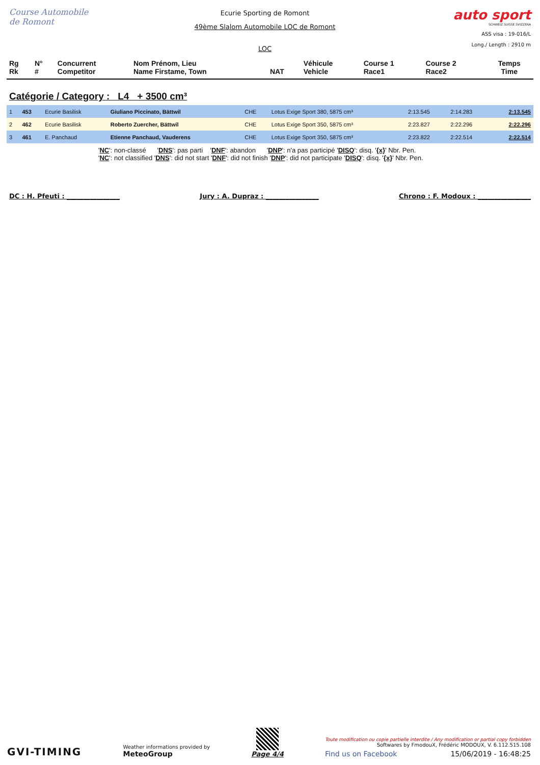Course Automobile de Romont
Ecurie Sporting de Romont
49ème Slalom Automobile LOC de Romont
LOC
auto sport
SCHWEIZ SUISSE SVIZZERA
ASS visa : 19-016/L
Long./ Length : 2910 m
| Rg Rk | N° # | Concurrent Competitor | Nom Prénom, Lieu Name Firstame, Town | NAT | Véhicule Vehicle | Course 1 Race1 | Course 2 Race2 | Temps Time |
| --- | --- | --- | --- | --- | --- | --- | --- | --- |
Catégorie / Category : L4 + 3500 cm³
| 1 | 453 | Ecurie Basilisk | Giuliano Piccinato, Bättwil | CHE | Lotus Exige Sport 380, 5875 cm³ | 2:13.545 | 2:14.283 | 2:13.545 |
| 2 | 462 | Ecurie Basilisk | Roberto Zuercher, Bättwil | CHE | Lotus Exige Sport 350, 5875 cm³ | 2:23.827 | 2:22.296 | 2:22.296 |
| 3 | 461 | E. Panchaud | Etienne Panchaud, Vauderens | CHE | Lotus Exige Sport 350, 5875 cm³ | 2:23.822 | 2:22.514 | 2:22.514 |
'NC': non-classé 'DNS': pas parti 'DNF': abandon 'DNP': n'a pas participé 'DISQ': disq. '{x}' Nbr. Pen.
'NC': not classified 'DNS': did not start 'DNF': did not finish 'DNP': did not participate 'DISQ': disq. '{x}' Nbr. Pen.
DC : H. Pfeuti : ________________ Jury : A. Dupraz : ________________ Chrono : F. Modoux : ________________
GVI-TIMING
Weather informations provided by
MeteoGroup
Page 4/4
Toute modification ou copie partielle interdite / Any modification or partial copy forbidden
Softwares by FmodouX, Frédéric MODOUX, V. 6.112.515.108
Find us on Facebook 15/06/2019 - 16:48:25